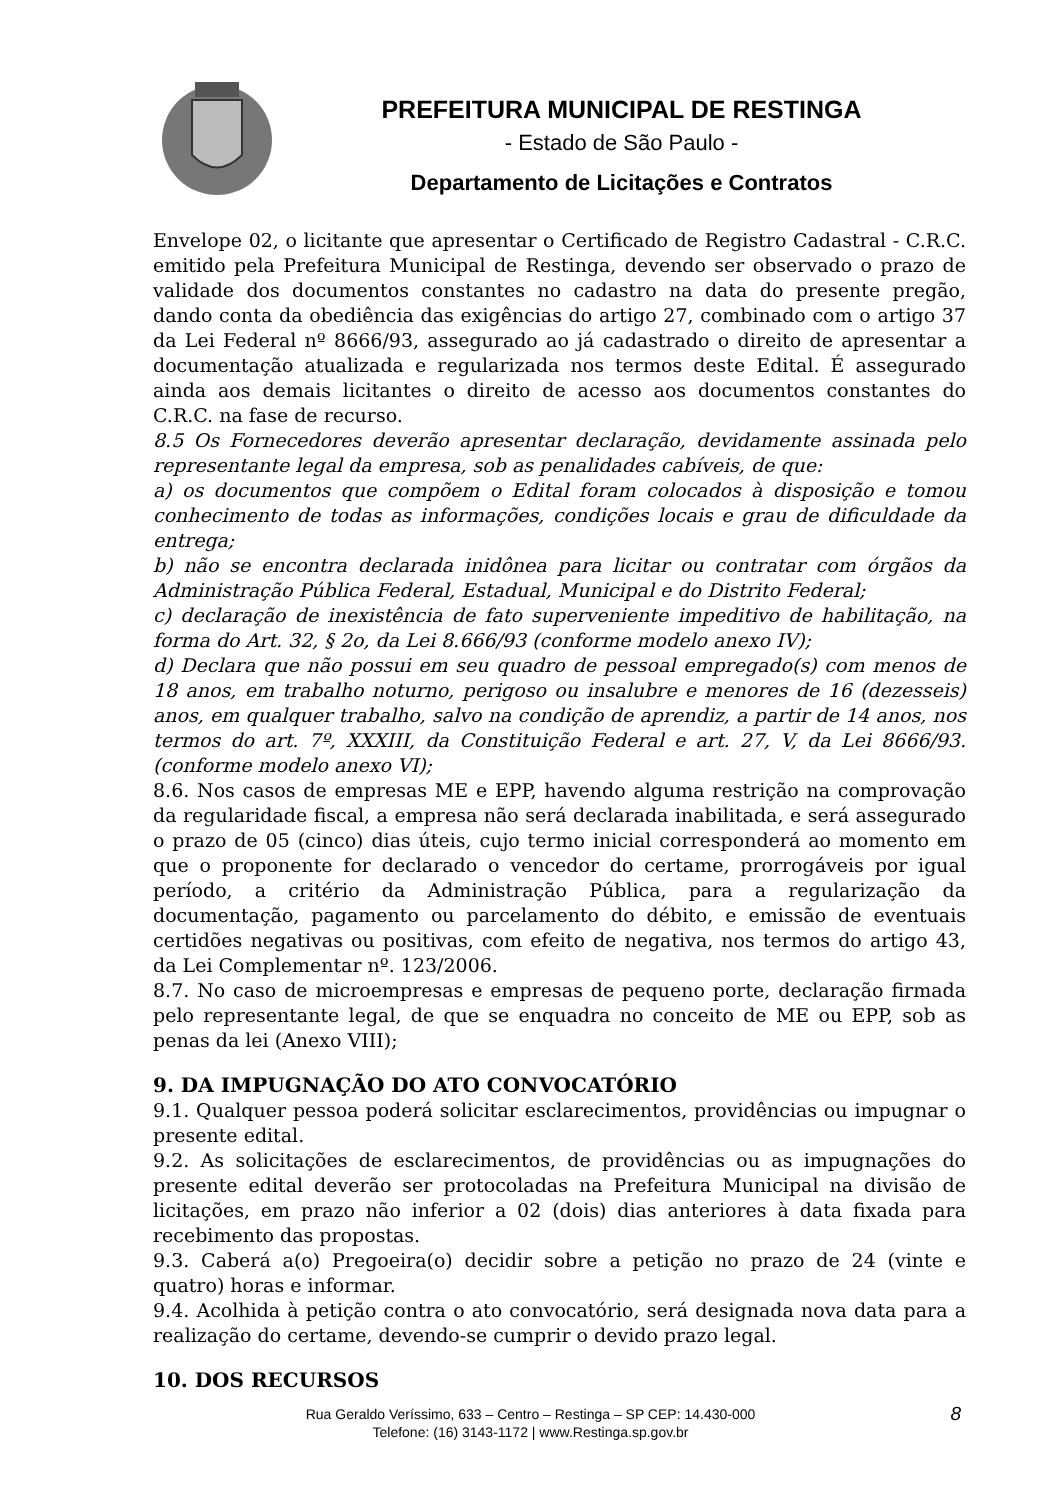PREFEITURA MUNICIPAL DE RESTINGA
- Estado de São Paulo -
Departamento de Licitações e Contratos
Envelope 02, o licitante que apresentar o Certificado de Registro Cadastral - C.R.C. emitido pela Prefeitura Municipal de Restinga, devendo ser observado o prazo de validade dos documentos constantes no cadastro na data do presente pregão, dando conta da obediência das exigências do artigo 27, combinado com o artigo 37 da Lei Federal nº 8666/93, assegurado ao já cadastrado o direito de apresentar a documentação atualizada e regularizada nos termos deste Edital. É assegurado ainda aos demais licitantes o direito de acesso aos documentos constantes do C.R.C. na fase de recurso.
8.5 Os Fornecedores deverão apresentar declaração, devidamente assinada pelo representante legal da empresa, sob as penalidades cabíveis, de que:
a) os documentos que compõem o Edital foram colocados à disposição e tomou conhecimento de todas as informações, condições locais e grau de dificuldade da entrega;
b) não se encontra declarada inidônea para licitar ou contratar com órgãos da Administração Pública Federal, Estadual, Municipal e do Distrito Federal;
c) declaração de inexistência de fato superveniente impeditivo de habilitação, na forma do Art. 32, § 2o, da Lei 8.666/93 (conforme modelo anexo IV);
d) Declara que não possui em seu quadro de pessoal empregado(s) com menos de 18 anos, em trabalho noturno, perigoso ou insalubre e menores de 16 (dezesseis) anos, em qualquer trabalho, salvo na condição de aprendiz, a partir de 14 anos, nos termos do art. 7º, XXXIII, da Constituição Federal e art. 27, V, da Lei 8666/93. (conforme modelo anexo VI);
8.6. Nos casos de empresas ME e EPP, havendo alguma restrição na comprovação da regularidade fiscal, a empresa não será declarada inabilitada, e será assegurado o prazo de 05 (cinco) dias úteis, cujo termo inicial corresponderá ao momento em que o proponente for declarado o vencedor do certame, prorrogáveis por igual período, a critério da Administração Pública, para a regularização da documentação, pagamento ou parcelamento do débito, e emissão de eventuais certidões negativas ou positivas, com efeito de negativa, nos termos do artigo 43, da Lei Complementar nº. 123/2006.
8.7. No caso de microempresas e empresas de pequeno porte, declaração firmada pelo representante legal, de que se enquadra no conceito de ME ou EPP, sob as penas da lei (Anexo VIII);
9. DA IMPUGNAÇÃO DO ATO CONVOCATÓRIO
9.1. Qualquer pessoa poderá solicitar esclarecimentos, providências ou impugnar o presente edital.
9.2. As solicitações de esclarecimentos, de providências ou as impugnações do presente edital deverão ser protocoladas na Prefeitura Municipal na divisão de licitações, em prazo não inferior a 02 (dois) dias anteriores à data fixada para recebimento das propostas.
9.3. Caberá a(o) Pregoeira(o) decidir sobre a petição no prazo de 24 (vinte e quatro) horas e informar.
9.4. Acolhida à petição contra o ato convocatório, será designada nova data para a realização do certame, devendo-se cumprir o devido prazo legal.
10. DOS RECURSOS
Rua Geraldo Veríssimo, 633 – Centro – Restinga – SP CEP: 14.430-000
Telefone: (16) 3143-1172 | www.Restinga.sp.gov.br
8